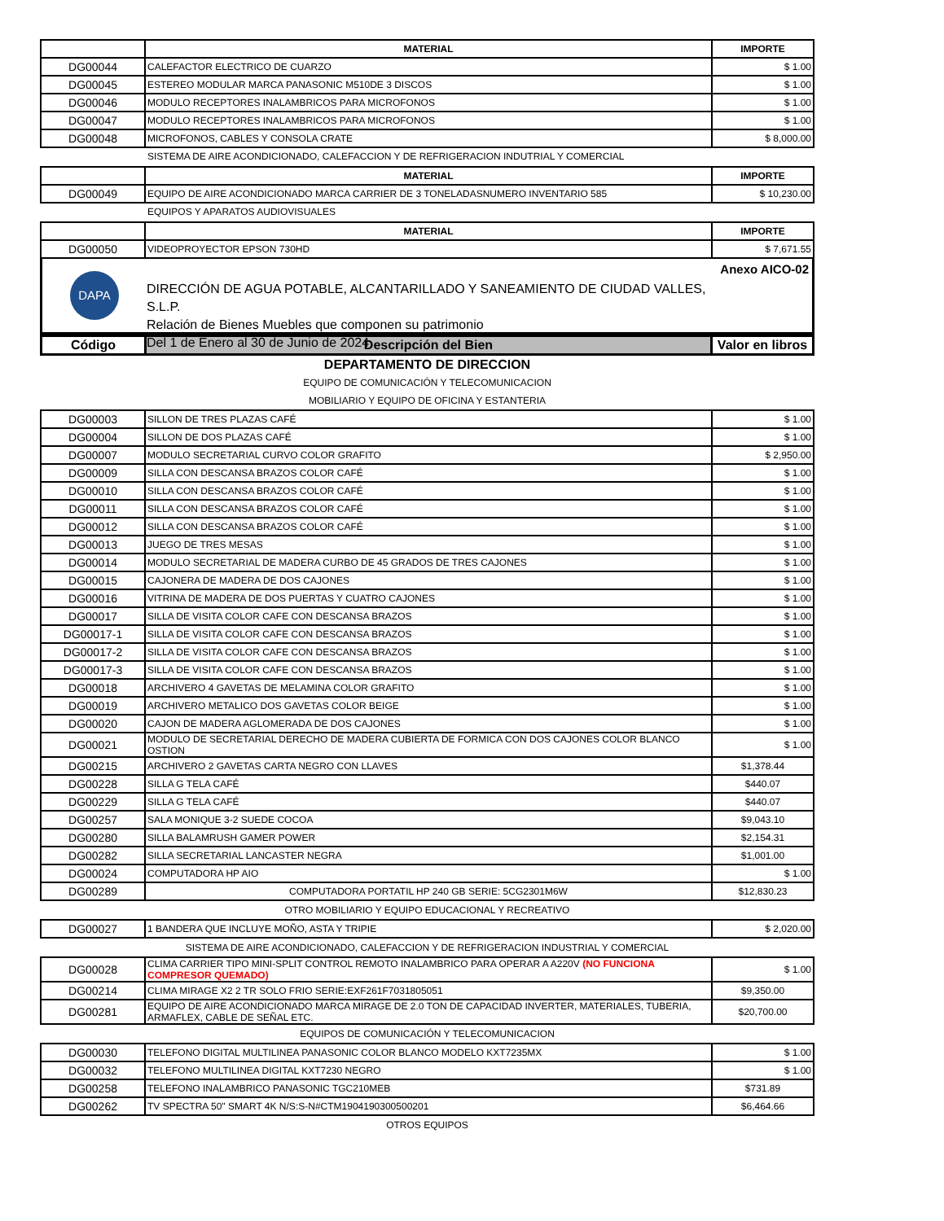| | MATERIAL | IMPORTE |
| --- | --- | --- |
| DG00044 | CALEFACTOR ELECTRICO DE CUARZO | $ 1.00 |
| DG00045 | ESTEREO MODULAR MARCA PANASONIC M510DE 3 DISCOS | $ 1.00 |
| DG00046 | MODULO RECEPTORES INALAMBRICOS PARA MICROFONOS | $ 1.00 |
| DG00047 | MODULO RECEPTORES INALAMBRICOS PARA MICROFONOS | $ 1.00 |
| DG00048 | MICROFONOS, CABLES Y CONSOLA CRATE | $ 8,000.00 |
SISTEMA DE AIRE ACONDICIONADO, CALEFACCION Y DE REFRIGERACION INDUTRIAL Y COMERCIAL
| | MATERIAL | IMPORTE |
| --- | --- | --- |
| DG00049 | EQUIPO DE AIRE ACONDICIONADO MARCA CARRIER DE 3 TONELADASNUMERO INVENTARIO 585 | $ 10,230.00 |
EQUIPOS Y APARATOS AUDIOVISUALES
| | MATERIAL | IMPORTE |
| --- | --- | --- |
| DG00050 | VIDEOPROYECTOR EPSON 730HD | $ 7,671.55 |
DAPA
DIRECCIÓN DE AGUA POTABLE, ALCANTARILLADO Y SANEAMIENTO DE CIUDAD VALLES, S.L.P.
Relación de Bienes Muebles que componen su patrimonio
Del 1 de Enero al 30 de Junio de 2024
Anexo AICO-02
| Código | Descripción del Bien | Valor en libros |
| --- | --- | --- |
DEPARTAMENTO DE DIRECCION
EQUIPO DE COMUNICACIÓN Y TELECOMUNICACION
MOBILIARIO Y EQUIPO DE OFICINA Y ESTANTERIA
| DG00003 | SILLON DE TRES PLAZAS CAFÉ | $ 1.00 |
| DG00004 | SILLON DE DOS PLAZAS CAFÉ | $ 1.00 |
| DG00007 | MODULO SECRETARIAL CURVO COLOR GRAFITO | $ 2,950.00 |
| DG00009 | SILLA CON DESCANSA BRAZOS COLOR CAFÉ | $ 1.00 |
| DG00010 | SILLA CON DESCANSA BRAZOS COLOR CAFÉ | $ 1.00 |
| DG00011 | SILLA CON DESCANSA BRAZOS COLOR CAFÉ | $ 1.00 |
| DG00012 | SILLA CON DESCANSA BRAZOS COLOR CAFÉ | $ 1.00 |
| DG00013 | JUEGO DE TRES MESAS | $ 1.00 |
| DG00014 | MODULO SECRETARIAL DE MADERA CURBO DE 45 GRADOS DE TRES CAJONES | $ 1.00 |
| DG00015 | CAJONERA DE MADERA DE DOS CAJONES | $ 1.00 |
| DG00016 | VITRINA DE MADERA DE DOS PUERTAS Y CUATRO CAJONES | $ 1.00 |
| DG00017 | SILLA DE VISITA COLOR CAFE CON DESCANSA BRAZOS | $ 1.00 |
| DG00017-1 | SILLA DE VISITA COLOR CAFE CON DESCANSA BRAZOS | $ 1.00 |
| DG00017-2 | SILLA DE VISITA COLOR CAFE CON DESCANSA BRAZOS | $ 1.00 |
| DG00017-3 | SILLA DE VISITA COLOR CAFE CON DESCANSA BRAZOS | $ 1.00 |
| DG00018 | ARCHIVERO 4 GAVETAS DE MELAMINA COLOR GRAFITO | $ 1.00 |
| DG00019 | ARCHIVERO METALICO DOS GAVETAS COLOR BEIGE | $ 1.00 |
| DG00020 | CAJON DE MADERA AGLOMERADA DE DOS CAJONES | $ 1.00 |
| DG00021 | MODULO DE SECRETARIAL DERECHO DE MADERA CUBIERTA DE FORMICA CON DOS CAJONES COLOR BLANCO OSTION | $ 1.00 |
| DG00215 | ARCHIVERO 2 GAVETAS CARTA NEGRO CON LLAVES | $1,378.44 |
| DG00228 | SILLA G TELA CAFÉ | $440.07 |
| DG00229 | SILLA G TELA CAFÉ | $440.07 |
| DG00257 | SALA MONIQUE 3-2 SUEDE COCOA | $9,043.10 |
| DG00280 | SILLA BALAMRUSH GAMER POWER | $2,154.31 |
| DG00282 | SILLA SECRETARIAL LANCASTER NEGRA | $1,001.00 |
| DG00024 | COMPUTADORA HP AIO | $ 1.00 |
| DG00289 | COMPUTADORA PORTATIL HP 240 GB SERIE: 5CG2301M6W | $12,830.23 |
OTRO MOBILIARIO Y EQUIPO EDUCACIONAL Y RECREATIVO
| DG00027 | 1 BANDERA QUE INCLUYE MOÑO, ASTA Y TRIPIE | $ 2,020.00 |
SISTEMA DE AIRE ACONDICIONADO, CALEFACCION Y DE REFRIGERACION INDUSTRIAL Y COMERCIAL
| DG00028 | CLIMA CARRIER TIPO MINI-SPLIT CONTROL REMOTO INALAMBRICO PARA OPERAR A A220V (NO FUNCIONA COMPRESOR QUEMADO) | $ 1.00 |
| DG00214 | CLIMA MIRAGE X2 2 TR SOLO FRIO SERIE:EXF261F7031805051 | $9,350.00 |
| DG00281 | EQUIPO DE AIRE ACONDICIONADO MARCA MIRAGE DE 2.0 TON DE CAPACIDAD INVERTER, MATERIALES, TUBERIA, ARMAFLEX, CABLE DE SEÑAL ETC. | $20,700.00 |
EQUIPOS DE COMUNICACIÓN Y TELECOMUNICACION
| DG00030 | TELEFONO DIGITAL MULTILINEA PANASONIC COLOR BLANCO MODELO KXT7235MX | $ 1.00 |
| DG00032 | TELEFONO MULTILINEA DIGITAL KXT7230 NEGRO | $ 1.00 |
| DG00258 | TELEFONO INALAMBRICO PANASONIC TGC210MEB | $731.89 |
| DG00262 | TV SPECTRA 50" SMART 4K N/S:S-N#CTM1904190300500201 | $6,464.66 |
OTROS EQUIPOS